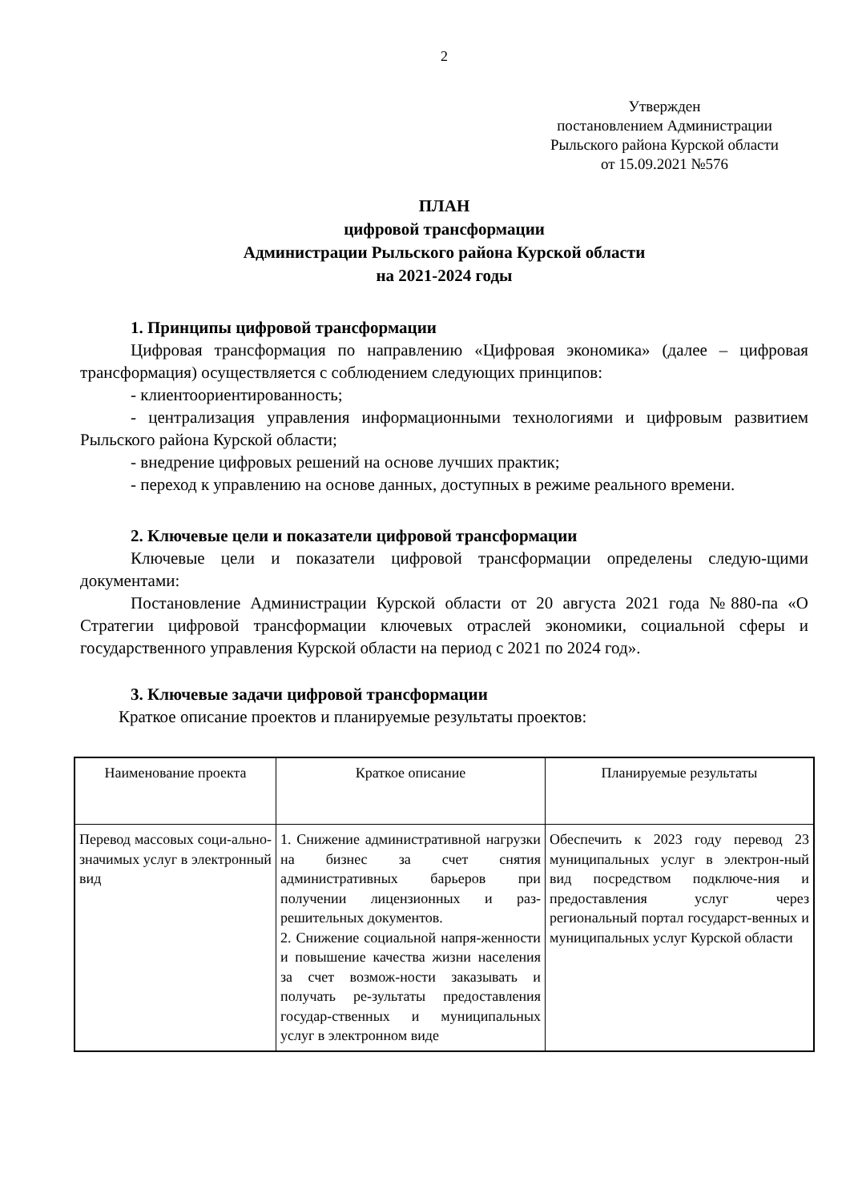2
Утвержден
постановлением Администрации
Рыльского района Курской области
от 15.09.2021 №576
ПЛАН
цифровой трансформации
Администрации Рыльского района Курской области
на 2021-2024 годы
1. Принципы цифровой трансформации
Цифровая трансформация по направлению «Цифровая экономика» (далее – цифровая трансформация) осуществляется с соблюдением следующих принципов:
- клиентоориентированность;
- централизация управления информационными технологиями и цифровым развитием Рыльского района Курской области;
- внедрение цифровых решений на основе лучших практик;
- переход к управлению на основе данных, доступных в режиме реального времени.
2. Ключевые цели и показатели цифровой трансформации
Ключевые цели и показатели цифровой трансформации определены следую-щими документами:
Постановление Администрации Курской области от 20 августа 2021 года №880-па «О Стратегии цифровой трансформации ключевых отраслей экономики, социальной сферы и государственного управления Курской области на период с 2021 по 2024 год».
3. Ключевые задачи цифровой трансформации
Краткое описание проектов и планируемые результаты проектов:
| Наименование проекта | Краткое описание | Планируемые результаты |
| Перевод массовых соци-ально-значимых услуг в электронный вид | 1. Снижение административной нагрузки на бизнес за счет снятия административных барьеров при получении лицензионных и раз-решительных документов. 2. Снижение социальной напря-женности и повышение качества жизни населения за счет возмож-ности заказывать и получать ре-зультаты предоставления государ-ственных и муниципальных услуг в электронном виде | Обеспечить к 2023 году перевод 23 муниципальных услуг в электрон-ный вид посредством подключе-ния и предоставления услуг через региональный портал государст-венных и муниципальных услуг Курской области |